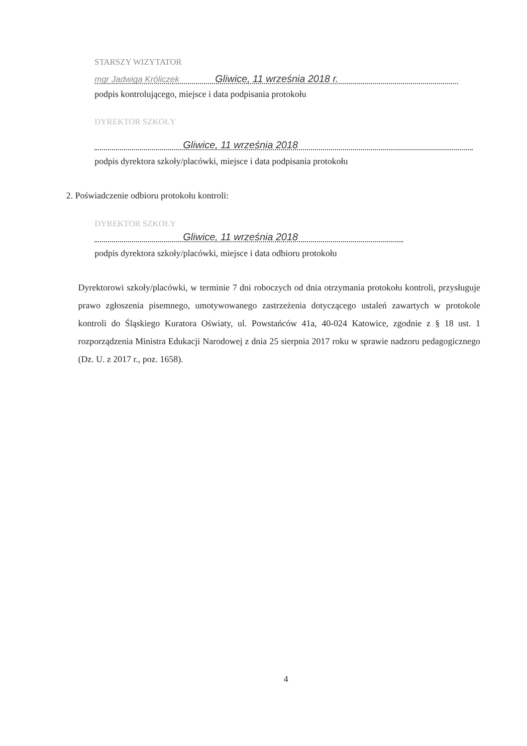STARSZY WIZYTATOR
mgr Jadwiga Króliczek Gliwice, 11 września 2018 r.
podpis kontrolującego, miejsce i data podpisania protokołu
DYREKTOR SZKOŁY
Gliwice, 11 września 2018
podpis dyrektora szkoły/placówki, miejsce i data podpisania protokołu
2. Poświadczenie odbioru protokołu kontroli:
DYREKTOR SZKOŁY
Gliwice, 11 września 2018
podpis dyrektora szkoły/placówki, miejsce i data odbioru protokołu
Dyrektorowi szkoły/placówki, w terminie 7 dni roboczych od dnia otrzymania protokołu kontroli, przysługuje prawo zgłoszenia pisemnego, umotywowanego zastrzeżenia dotyczącego ustaleń zawartych w protokole kontroli do Śląskiego Kuratora Oświaty, ul. Powstańców 41a, 40-024 Katowice, zgodnie z § 18 ust. 1 rozporządzenia Ministra Edukacji Narodowej z dnia 25 sierpnia 2017 roku w sprawie nadzoru pedagogicznego (Dz. U. z 2017 r., poz. 1658).
4